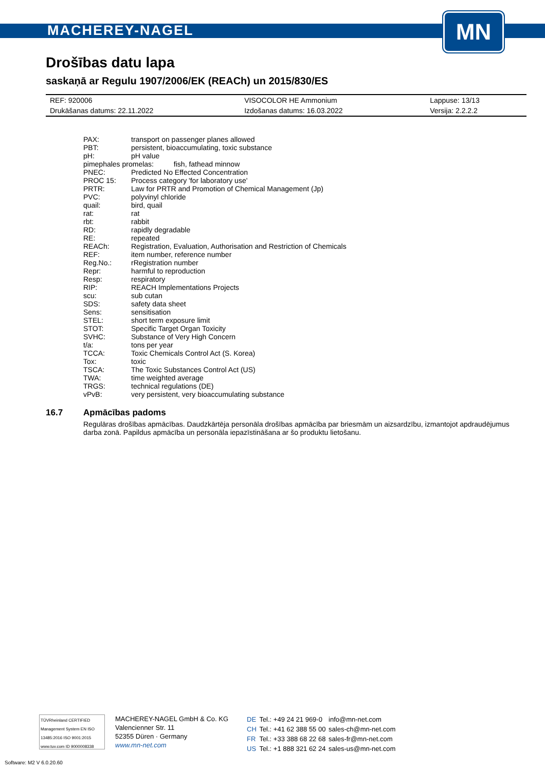MACHEREY-NAGEL
MN
Drošības datu lapa
saskaņā ar Regulu 1907/2006/EK (REACh) un 2015/830/ES
| REF: 920006 | VISOCOLOR HE Ammonium | Lappuse: 13/13 |
| Drukāšanas datums: 22.11.2022 | Izdošanas datums: 16.03.2022 | Versija: 2.2.2.2 |
| PAX: | transport on passenger planes allowed |
| PBT: | persistent, bioaccumulating, toxic substance |
| pH: | pH value |
| pimephales promelas: fish, fathead minnow | |
| PNEC: | Predicted No Effected Concentration |
| PROC 15: | Process category 'for laboratory use' |
| PRTR: | Law for PRTR and Promotion of Chemical Management (Jp) |
| PVC: | polyvinyl chloride |
| quail: | bird, quail |
| rat: | rat |
| rbt: | rabbit |
| RD: | rapidly degradable |
| RE: | repeated |
| REACh: | Registration, Evaluation, Authorisation and Restriction of Chemicals |
| REF: | item number, reference number |
| Reg.No.: | rRegistration number |
| Repr: | harmful to reproduction |
| Resp: | respiratory |
| RIP: | REACH Implementations Projects |
| scu: | sub cutan |
| SDS: | safety data sheet |
| Sens: | sensitisation |
| STEL: | short term exposure limit |
| STOT: | Specific Target Organ Toxicity |
| SVHC: | Substance of Very High Concern |
| t/a: | tons per year |
| TCCA: | Toxic Chemicals Control Act (S. Korea) |
| Tox: | toxic |
| TSCA: | The Toxic Substances Control Act (US) |
| TWA: | time weighted average |
| TRGS: | technical regulations (DE) |
| vPvB: | very persistent, very bioaccumulating substance |
16.7 Apmācības padoms
Regulāras drošības apmācības. Daudzkārtēja personāla drošības apmācība par briesmām un aizsardzību, izmantojot apdraudējumus darba zonā. Papildus apmācība un personāla iepazīstināšana ar šo produktu lietošanu.
TÜVRheinland CERTIFIED
Management System EN ISO 13485:2016 ISO 9001:2015
www.tuv.com ID 9000008338
MACHEREY-NAGEL GmbH & Co. KG
Valencienner Str. 11
52355 Düren · Germany
www.mn-net.com
| DE | Tel.: +49 24 21 969-0 | info@mn-net.com |
| CH | Tel.: +41 62 388 55 00 | sales-ch@mn-net.com |
| FR | Tel.: +33 388 68 22 68 | sales-fr@mn-net.com |
| US | Tel.: +1 888 321 62 24 | sales-us@mn-net.com |
Software: M2 V 6.0.20.60